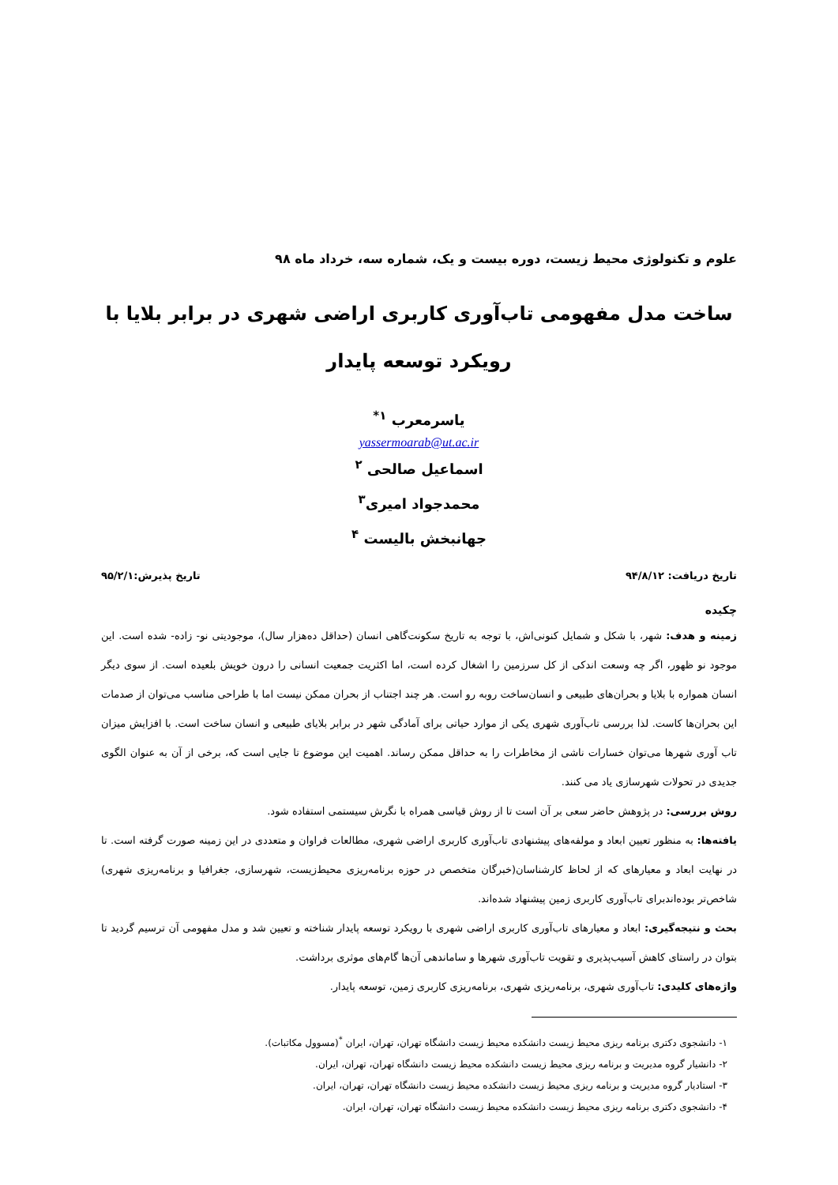علوم و تکنولوژی محیط زیست، دوره بیست و یک، شماره سه، خرداد ماه ۹۸
ساخت مدل مفهومی تاب‌آوری کاربری اراضی شهری در برابر بلایا با رویکرد توسعه پایدار
یاسرمعرب <sup>۱*</sup>
yassermoarab@ut.ac.ir
اسماعیل صالحی <sup>۲</sup>
محمدجواد امیری<sup>۳</sup>
جهانبخش بالیست <sup>۴</sup>
تاریخ دریافت: ۹۴/۸/۱۲ تاریخ پذیرش:۹۵/۲/۱
چکیده
زمینه و هدف: شهر، با شکل و شمایل کنونی‌اش، با توجه به تاریخ سکونت‌گاهی انسان (حداقل ده‌هزار سال)، موجودیتی نو- زاده- شده است. این موجود نو ظهور، اگر چه وسعت اندکی از کل سرزمین را اشغال کرده است، اما اکثریت جمعیت انسانی را درون خویش بلعیده است. از سوی دیگر انسان همواره با بلایا و بحران‌های طبیعی و انسان‌ساخت روبه رو است. هر چند اجتناب از بحران ممکن نیست اما با طراحی مناسب می‌توان از صدمات این بحران‌ها کاست. لذا بررسی تاب‌آوری شهری یکی از موارد حیاتی برای آمادگی شهر در برابر بلایای طبیعی و انسان ساخت است. با افزایش میزان تاب آوری شهرها می‌توان خسارات ناشی از مخاطرات را به حداقل ممکن رساند. اهمیت این موضوع تا جایی است که، برخی از آن به عنوان الگوی جدیدی در تحولات شهرسازی یاد می کنند.
روش بررسی: در پژوهش حاضر سعی بر آن است تا از روش قیاسی همراه با نگرش سیستمی استفاده شود.
یافته‌ها: به منظور تعیین ابعاد و مولفه‌های پیشنهادی تاب‌آوری کاربری اراضی شهری، مطالعات فراوان و متعددی در این زمینه صورت گرفته است. تا در نهایت ابعاد و معیارهای که از لحاظ کارشناسان(خبرگان متخصص در حوزه برنامه‌ریزی محیط‌زیست، شهرسازی، جغرافیا و برنامه‌ریزی شهری) شاخص‌تر بوده‌اندبرای تاب‌آوری کاربری زمین پیشنهاد شده‌اند.
بحث و نتیجه‌گیری: ابعاد و معیارهای تاب‌آوری کاربری اراضی شهری با رویکرد توسعه پایدار شناخته و تعیین شد و مدل مفهومی آن ترسیم گردید تا بتوان در راستای کاهش آسیب‌پذیری و تقویت تاب‌آوری شهرها و ساماندهی آن‌ها گام‌های موثری برداشت.
واژه‌های کلیدی: تاب‌آوری شهری، برنامه‌ریزی شهری، برنامه‌ریزی کاربری زمین، توسعه پایدار.
۱- دانشجوی دکتری برنامه ریزی محیط زیست دانشکده محیط زیست دانشگاه تهران، تهران، ایران <sup>*</sup>(مسوول مکاتبات).
۲- دانشیار گروه مدیریت و برنامه ریزی محیط زیست دانشکده محیط زیست دانشگاه تهران، تهران، ایران.
۳- استادیار گروه مدیریت و برنامه ریزی محیط زیست دانشکده محیط زیست دانشگاه تهران، تهران، ایران.
۴- دانشجوی دکتری برنامه ریزی محیط زیست دانشکده محیط زیست دانشگاه تهران، تهران، ایران.